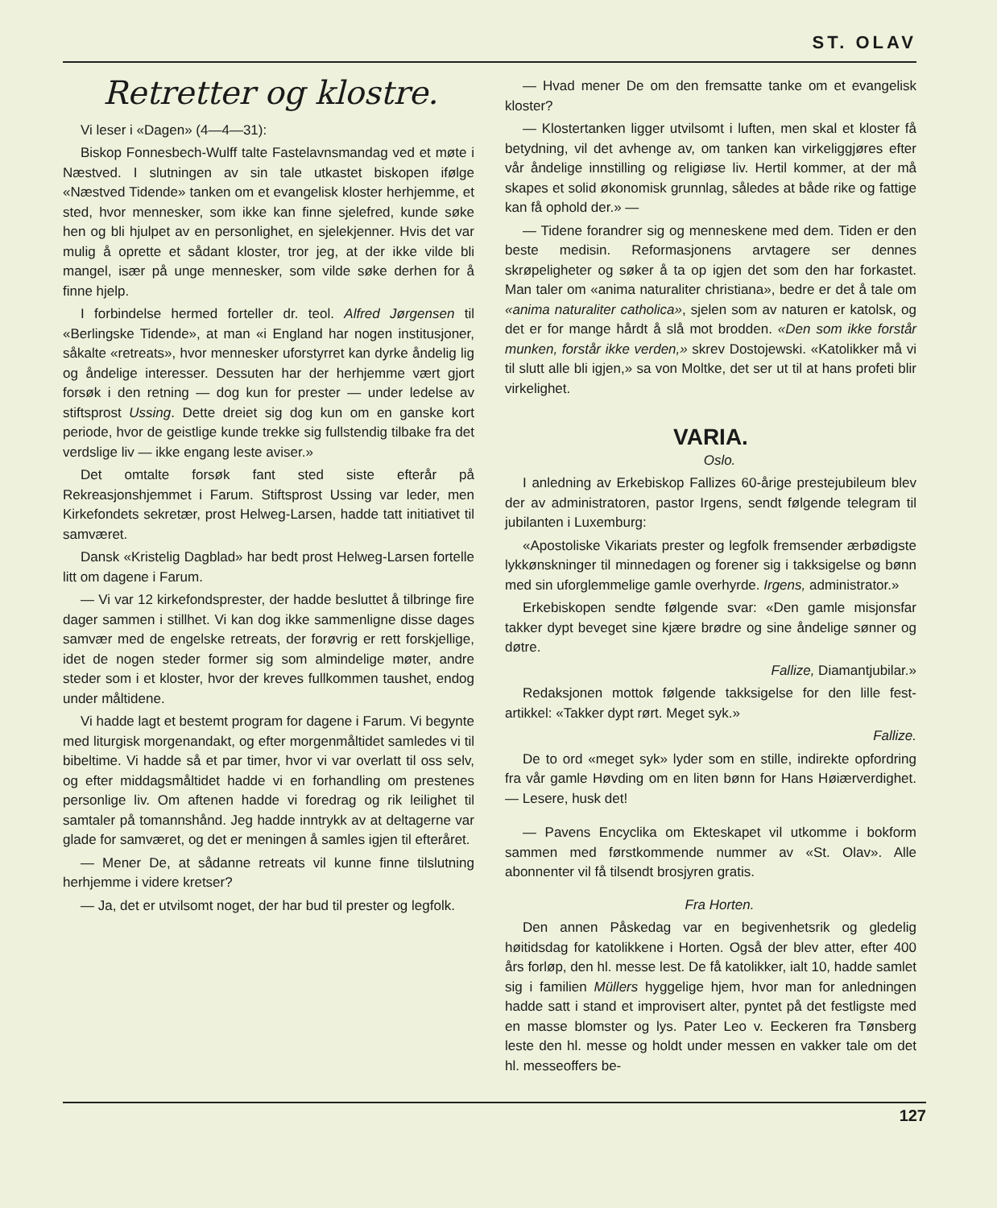ST. OLAV
Retretter og klostre.
Vi leser i «Dagen» (4—4—31):
Biskop Fonnesbech-Wulff talte Fastelavnsmandag ved et møte i Næstved. I slutningen av sin tale utkastet biskopen ifølge «Næstved Tidende» tanken om et evangelisk kloster herhjemme, et sted, hvor mennesker, som ikke kan finne sjelefred, kunde søke hen og bli hjulpet av en personlighet, en sjelekjenner. Hvis det var mulig å oprette et sådant kloster, tror jeg, at der ikke vilde bli mangel, især på unge mennesker, som vilde søke derhen for å finne hjelp.
I forbindelse hermed forteller dr. teol. Alfred Jørgensen til «Berlingske Tidende», at man «i England har nogen institusjoner, såkalte «retreats», hvor mennesker uforstyrret kan dyrke åndelig lig og åndelige interesser. Dessuten har der herhjemme vært gjort forsøk i den retning — dog kun for prester — under ledelse av stiftsprost Ussing. Dette dreiet sig dog kun om en ganske kort periode, hvor de geistlige kunde trekke sig fullstendig tilbake fra det verdslige liv — ikke engang leste aviser.»
Det omtalte forsøk fant sted siste efterår på Rekreasjonshjemmet i Farum. Stiftsprost Ussing var leder, men Kirkefondets sekretær, prost Helweg-Larsen, hadde tatt initiativet til samværet.
Dansk «Kristelig Dagblad» har bedt prost Helweg-Larsen fortelle litt om dagene i Farum.
— Vi var 12 kirkefondsprester, der hadde besluttet å tilbringe fire dager sammen i stillhet. Vi kan dog ikke sammenligne disse dages samvær med de engelske retreats, der forøvrig er rett forskjellige, idet de nogen steder former sig som almindelige møter, andre steder som i et kloster, hvor der kreves fullkommen taushet, endog under måltidene.
Vi hadde lagt et bestemt program for dagene i Farum. Vi begynte med liturgisk morgenandakt, og efter morgenmåltidet samledes vi til bibeltime. Vi hadde så et par timer, hvor vi var overlatt til oss selv, og efter middagsmåltidet hadde vi en forhandling om prestenes personlige liv. Om aftenen hadde vi foredrag og rik leilighet til samtaler på tomannshånd. Jeg hadde inntrykk av at deltagerne var glade for samværet, og det er meningen å samles igjen til efteråret.
— Mener De, at sådanne retreats vil kunne finne tilslutning herhjemme i videre kretser?
— Ja, det er utvilsomt noget, der har bud til prester og legfolk.
— Hvad mener De om den fremsatte tanke om et evangelisk kloster?
— Klostertanken ligger utvilsomt i luften, men skal et kloster få betydning, vil det avhenge av, om tanken kan virkeliggjøres efter vår åndelige innstilling og religiøse liv. Hertil kommer, at der må skapes et solid økonomisk grunnlag, således at både rike og fattige kan få ophold der.» —
— Tidene forandrer sig og menneskene med dem. Tiden er den beste medisin. Reformasjonens arvtagere ser dennes skrøpeligheter og søker å ta op igjen det som den har forkastet. Man taler om «anima naturaliter christiana», bedre er det å tale om «anima naturaliter catholica», sjelen som av naturen er katolsk, og det er for mange hårdt å slå mot brodden. «Den som ikke forstår munken, forstår ikke verden,» skrev Dostojewski. «Katolikker må vi til slutt alle bli igjen,» sa von Moltke, det ser ut til at hans profeti blir virkelighet.
VARIA.
Oslo.
I anledning av Erkebiskop Fallizes 60-årige prestejubileum blev der av administratoren, pastor Irgens, sendt følgende telegram til jubilanten i Luxemburg:
«Apostoliske Vikariats prester og legfolk fremsender ærbødigste lykkønskninger til minnedagen og forener sig i takksigelse og bønn med sin uforglemmelige gamle overhyrde. Irgens, administrator.»
Erkebiskopen sendte følgende svar: «Den gamle misjonsfar takker dypt beveget sine kjære brødre og sine åndelige sønner og døtre.
Fallize, Diamantjubilar.»
Redaksjonen mottok følgende takksigelse for den lille fest-artikkel: «Takker dypt rørt. Meget syk.»
Fallize.
De to ord «meget syk» lyder som en stille, indirekte opfordring fra vår gamle Høvding om en liten bønn for Hans Høiærverdighet. — Lesere, husk det!
— Pavens Encyclika om Ekteskapet vil utkomme i bokform sammen med førstkommende nummer av «St. Olav». Alle abonnenter vil få tilsendt brosjyren gratis.
Fra Horten.
Den annen Påskedag var en begivenhetsrik og gledelig høitidsdag for katolikkene i Horten. Også der blev atter, efter 400 års forløp, den hl. messe lest. De få katolikker, ialt 10, hadde samlet sig i familien Müllers hyggelige hjem, hvor man for anledningen hadde satt i stand et improvisert alter, pyntet på det festligste med en masse blomster og lys. Pater Leo v. Eeckeren fra Tønsberg leste den hl. messe og holdt under messen en vakker tale om det hl. messeoffers be-
127